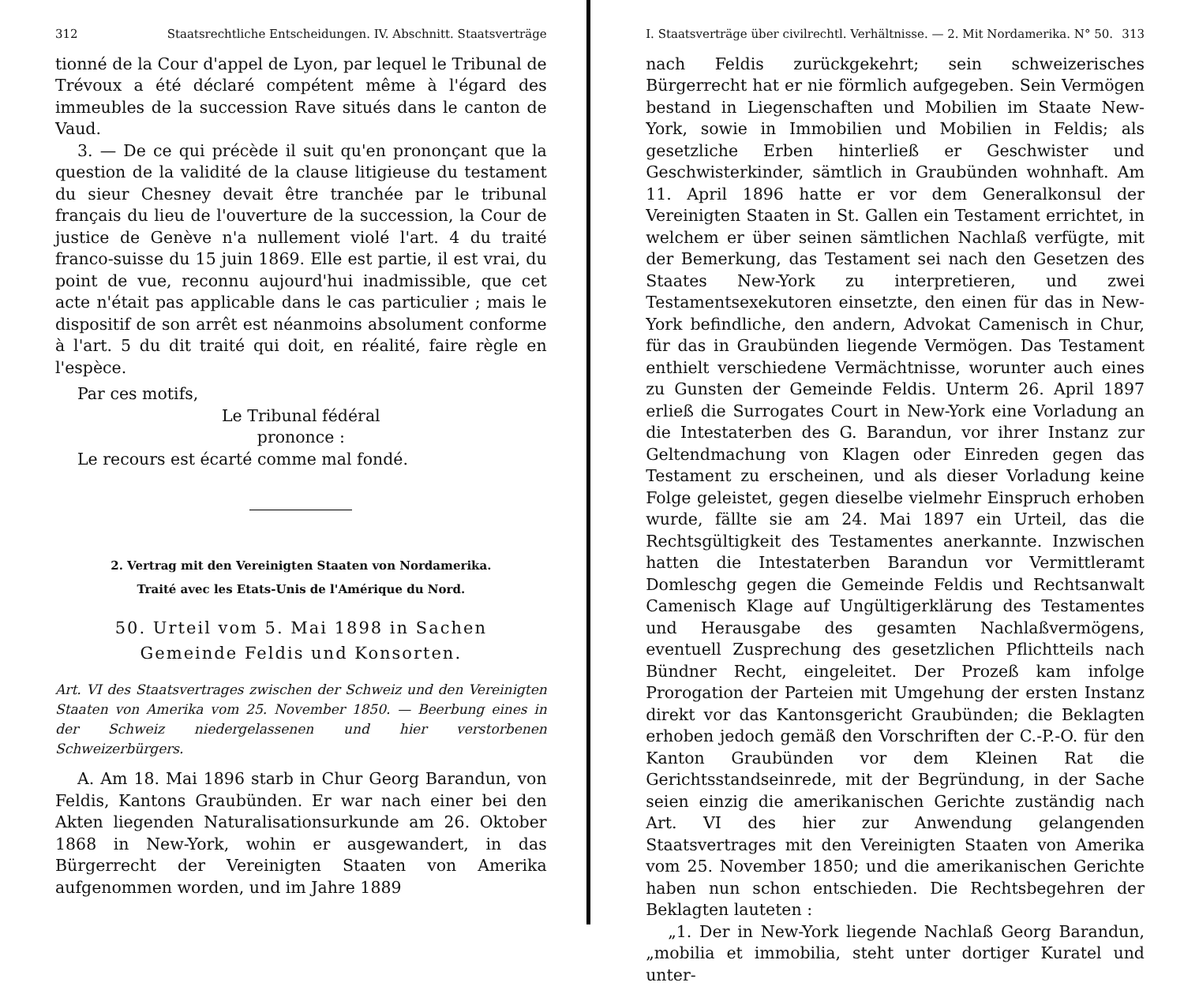312 Staatsrechtliche Entscheidungen. IV. Abschnitt. Staatsverträge
tionné de la Cour d'appel de Lyon, par lequel le Tribunal de Trévoux a été déclaré compétent même à l'égard des immeubles de la succession Rave situés dans le canton de Vaud.
3. — De ce qui précède il suit qu'en prononçant que la question de la validité de la clause litigieuse du testament du sieur Chesney devait être tranchée par le tribunal français du lieu de l'ouverture de la succession, la Cour de justice de Genève n'a nullement violé l'art. 4 du traité franco-suisse du 15 juin 1869. Elle est partie, il est vrai, du point de vue, reconnu aujourd'hui inadmissible, que cet acte n'était pas applicable dans le cas particulier ; mais le dispositif de son arrêt est néanmoins absolument conforme à l'art. 5 du dit traité qui doit, en réalité, faire règle en l'espèce.
Par ces motifs,
Le Tribunal fédéral
prononce :
Le recours est écarté comme mal fondé.
2. Vertrag mit den Vereinigten Staaten von Nordamerika.
Traité avec les Etats-Unis de l'Amérique du Nord.
50. Urteil vom 5. Mai 1898 in Sachen
Gemeinde Feldis und Konsorten.
Art. VI des Staatsvertrages zwischen der Schweiz und den Vereinigten Staaten von Amerika vom 25. November 1850. — Beerbung eines in der Schweiz niedergelassenen und hier verstorbenen Schweizerbürgers.
A. Am 18. Mai 1896 starb in Chur Georg Barandun, von Feldis, Kantons Graubünden. Er war nach einer bei den Akten liegenden Naturalisationsurkunde am 26. Oktober 1868 in New-York, wohin er ausgewandert, in das Bürgerrecht der Vereinigten Staaten von Amerika aufgenommen worden, und im Jahre 1889
I. Staatsverträge über civilrechtl. Verhältnisse. — 2. Mit Nordamerika. N° 50. 313
nach Feldis zurückgekehrt; sein schweizerisches Bürgerrecht hat er nie förmlich aufgegeben. Sein Vermögen bestand in Liegenschaften und Mobilien im Staate New-York, sowie in Immobilien und Mobilien in Feldis; als gesetzliche Erben hinterließ er Geschwister und Geschwisterkinder, sämtlich in Graubünden wohnhaft. Am 11. April 1896 hatte er vor dem Generalkonsul der Vereinigten Staaten in St. Gallen ein Testament errichtet, in welchem er über seinen sämtlichen Nachlaß verfügte, mit der Bemerkung, das Testament sei nach den Gesetzen des Staates New-York zu interpretieren, und zwei Testamentsexekutoren einsetzte, den einen für das in New-York befindliche, den andern, Advokat Camenisch in Chur, für das in Graubünden liegende Vermögen. Das Testament enthielt verschiedene Vermächtnisse, worunter auch eines zu Gunsten der Gemeinde Feldis. Unterm 26. April 1897 erließ die Surrogates Court in New-York eine Vorladung an die Intestaterben des G. Barandun, vor ihrer Instanz zur Geltendmachung von Klagen oder Einreden gegen das Testament zu erscheinen, und als dieser Vorladung keine Folge geleistet, gegen dieselbe vielmehr Einspruch erhoben wurde, fällte sie am 24. Mai 1897 ein Urteil, das die Rechtsgültigkeit des Testamentes anerkannte. Inzwischen hatten die Intestaterben Barandun vor Vermittleramt Domleschg gegen die Gemeinde Feldis und Rechtsanwalt Camenisch Klage auf Ungültigerklärung des Testamentes und Herausgabe des gesamten Nachlaßvermögens, eventuell Zusprechung des gesetzlichen Pflichtteils nach Bündner Recht, eingeleitet. Der Prozeß kam infolge Prorogation der Parteien mit Umgehung der ersten Instanz direkt vor das Kantonsgericht Graubünden; die Beklagten erhoben jedoch gemäß den Vorschriften der C.-P.-O. für den Kanton Graubünden vor dem Kleinen Rat die Gerichtsstandseinrede, mit der Begründung, in der Sache seien einzig die amerikanischen Gerichte zuständig nach Art. VI des hier zur Anwendung gelangenden Staatsvertrages mit den Vereinigten Staaten von Amerika vom 25. November 1850; und die amerikanischen Gerichte haben nun schon entschieden. Die Rechtsbegehren der Beklagten lauteten :
„1. Der in New-York liegende Nachlaß Georg Barandun, „mobilia et immobilia, steht unter dortiger Kuratel und unter-